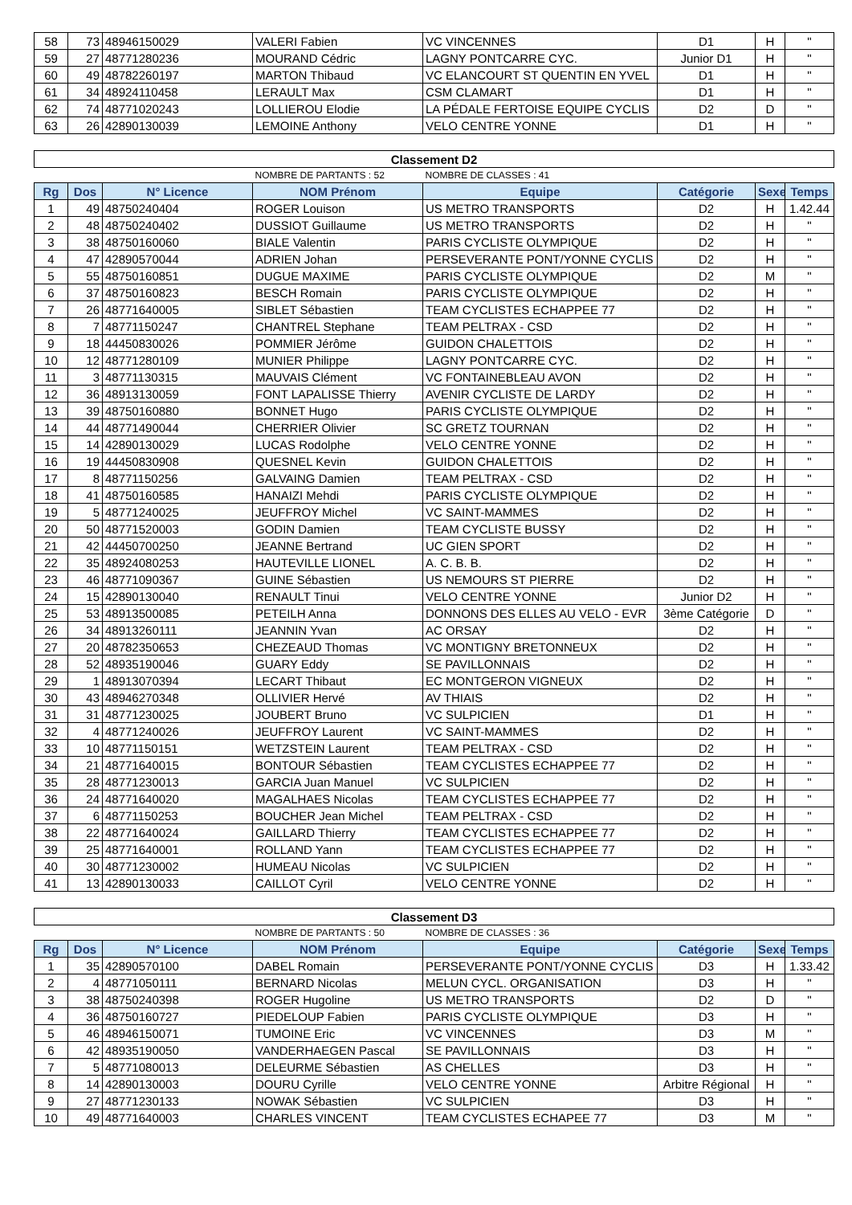| 58 | 73 | 48946150029 | VALERI Fabien | VC VINCENNES | D1 | H | " |
| 59 | 27 | 48771280236 | MOURAND Cédric | LAGNY PONTCARRE CYC. | Junior D1 | H | " |
| 60 | 49 | 48782260197 | MARTON Thibaud | VC ELANCOURT ST QUENTIN EN YVEL | D1 | H | " |
| 61 | 34 | 48924110458 | LERAULT Max | CSM CLAMART | D1 | H | " |
| 62 | 74 | 48771020243 | LOLLIEROU Elodie | LA PÉDALE FERTOISE EQUIPE CYCLIS | D2 | D | " |
| 63 | 26 | 42890130039 | LEMOINE Anthony | VELO CENTRE YONNE | D1 | H | " |
| Classement D2 | | | | | | | |
| | | | NOMBRE DE PARTANTS : 52 | NOMBRE DE CLASSES : 41 | | | |
| Rg | Dos | N° Licence | NOM Prénom | Equipe | Catégorie | Sexe | Temps |
| 1 | 49 | 48750240404 | ROGER Louison | US METRO TRANSPORTS | D2 | H | 1.42.44 |
| 2 | 48 | 48750240402 | DUSSIOT Guillaume | US METRO TRANSPORTS | D2 | H | " |
| 3 | 38 | 48750160060 | BIALE Valentin | PARIS CYCLISTE OLYMPIQUE | D2 | H | " |
| 4 | 47 | 42890570044 | ADRIEN Johan | PERSEVERANTE PONT/YONNE CYCLIS | D2 | H | " |
| 5 | 55 | 48750160851 | DUGUE MAXIME | PARIS CYCLISTE OLYMPIQUE | D2 | M | " |
| 6 | 37 | 48750160823 | BESCH Romain | PARIS CYCLISTE OLYMPIQUE | D2 | H | " |
| 7 | 26 | 48771640005 | SIBLET Sébastien | TEAM CYCLISTES ECHAPPEE 77 | D2 | H | " |
| 8 | 7 | 48771150247 | CHANTREL Stephane | TEAM PELTRAX - CSD | D2 | H | " |
| 9 | 18 | 44450830026 | POMMIER Jérôme | GUIDON CHALETTOIS | D2 | H | " |
| 10 | 12 | 48771280109 | MUNIER Philippe | LAGNY PONTCARRE CYC. | D2 | H | " |
| 11 | 3 | 48771130315 | MAUVAIS Clément | VC FONTAINEBLEAU AVON | D2 | H | " |
| 12 | 36 | 48913130059 | FONT LAPALISSE Thierry | AVENIR CYCLISTE DE LARDY | D2 | H | " |
| 13 | 39 | 48750160880 | BONNET Hugo | PARIS CYCLISTE OLYMPIQUE | D2 | H | " |
| 14 | 44 | 48771490044 | CHERRIER Olivier | SC GRETZ TOURNAN | D2 | H | " |
| 15 | 14 | 42890130029 | LUCAS Rodolphe | VELO CENTRE YONNE | D2 | H | " |
| 16 | 19 | 44450830908 | QUESNEL Kevin | GUIDON CHALETTOIS | D2 | H | " |
| 17 | 8 | 48771150256 | GALVAING Damien | TEAM PELTRAX - CSD | D2 | H | " |
| 18 | 41 | 48750160585 | HANAIZI Mehdi | PARIS CYCLISTE OLYMPIQUE | D2 | H | " |
| 19 | 5 | 48771240025 | JEUFFROY Michel | VC SAINT-MAMMES | D2 | H | " |
| 20 | 50 | 48771520003 | GODIN Damien | TEAM CYCLISTE BUSSY | D2 | H | " |
| 21 | 42 | 44450700250 | JEANNE Bertrand | UC GIEN SPORT | D2 | H | " |
| 22 | 35 | 48924080253 | HAUTEVILLE LIONEL | A. C. B. B. | D2 | H | " |
| 23 | 46 | 48771090367 | GUINE Sébastien | US NEMOURS ST PIERRE | D2 | H | " |
| 24 | 15 | 42890130040 | RENAULT Tinui | VELO CENTRE YONNE | Junior D2 | H | " |
| 25 | 53 | 48913500085 | PETEILH Anna | DONNONS DES ELLES AU VELO - EVR | 3ème Catégorie | D | " |
| 26 | 34 | 48913260111 | JEANNIN Yvan | AC ORSAY | D2 | H | " |
| 27 | 20 | 48782350653 | CHEZEAUD Thomas | VC MONTIGNY BRETONNEUX | D2 | H | " |
| 28 | 52 | 48935190046 | GUARY Eddy | SE PAVILLONNAIS | D2 | H | " |
| 29 | 1 | 48913070394 | LECART Thibaut | EC MONTGERON VIGNEUX | D2 | H | " |
| 30 | 43 | 48946270348 | OLLIVIER Hervé | AV THIAIS | D2 | H | " |
| 31 | 31 | 48771230025 | JOUBERT Bruno | VC SULPICIEN | D1 | H | " |
| 32 | 4 | 48771240026 | JEUFFROY Laurent | VC SAINT-MAMMES | D2 | H | " |
| 33 | 10 | 48771150151 | WETZSTEIN Laurent | TEAM PELTRAX - CSD | D2 | H | " |
| 34 | 21 | 48771640015 | BONTOUR Sébastien | TEAM CYCLISTES ECHAPPEE 77 | D2 | H | " |
| 35 | 28 | 48771230013 | GARCIA Juan Manuel | VC SULPICIEN | D2 | H | " |
| 36 | 24 | 48771640020 | MAGALHAES Nicolas | TEAM CYCLISTES ECHAPPEE 77 | D2 | H | " |
| 37 | 6 | 48771150253 | BOUCHER Jean Michel | TEAM PELTRAX - CSD | D2 | H | " |
| 38 | 22 | 48771640024 | GAILLARD Thierry | TEAM CYCLISTES ECHAPPEE 77 | D2 | H | " |
| 39 | 25 | 48771640001 | ROLLAND Yann | TEAM CYCLISTES ECHAPPEE 77 | D2 | H | " |
| 40 | 30 | 48771230002 | HUMEAU Nicolas | VC SULPICIEN | D2 | H | " |
| 41 | 13 | 42890130033 | CAILLOT Cyril | VELO CENTRE YONNE | D2 | H | " |
| Classement D3 | | | | | | | |
| | | | NOMBRE DE PARTANTS : 50 | NOMBRE DE CLASSES : 36 | | | |
| Rg | Dos | N° Licence | NOM Prénom | Equipe | Catégorie | Sexe | Temps |
| 1 | 35 | 42890570100 | DABEL Romain | PERSEVERANTE PONT/YONNE CYCLIS | D3 | H | 1.33.42 |
| 2 | 4 | 48771050111 | BERNARD Nicolas | MELUN CYCL. ORGANISATION | D3 | H | " |
| 3 | 38 | 48750240398 | ROGER Hugoline | US METRO TRANSPORTS | D2 | D | " |
| 4 | 36 | 48750160727 | PIEDELOUP Fabien | PARIS CYCLISTE OLYMPIQUE | D3 | H | " |
| 5 | 46 | 48946150071 | TUMOINE Eric | VC VINCENNES | D3 | M | " |
| 6 | 42 | 48935190050 | VANDERHAEGEN Pascal | SE PAVILLONNAIS | D3 | H | " |
| 7 | 5 | 48771080013 | DELEURME Sébastien | AS CHELLES | D3 | H | " |
| 8 | 14 | 42890130003 | DOURU Cyrille | VELO CENTRE YONNE | Arbitre Régional | H | " |
| 9 | 27 | 48771230133 | NOWAK Sébastien | VC SULPICIEN | D3 | H | " |
| 10 | 49 | 48771640003 | CHARLES VINCENT | TEAM CYCLISTES ECHAPEE 77 | D3 | M | " |